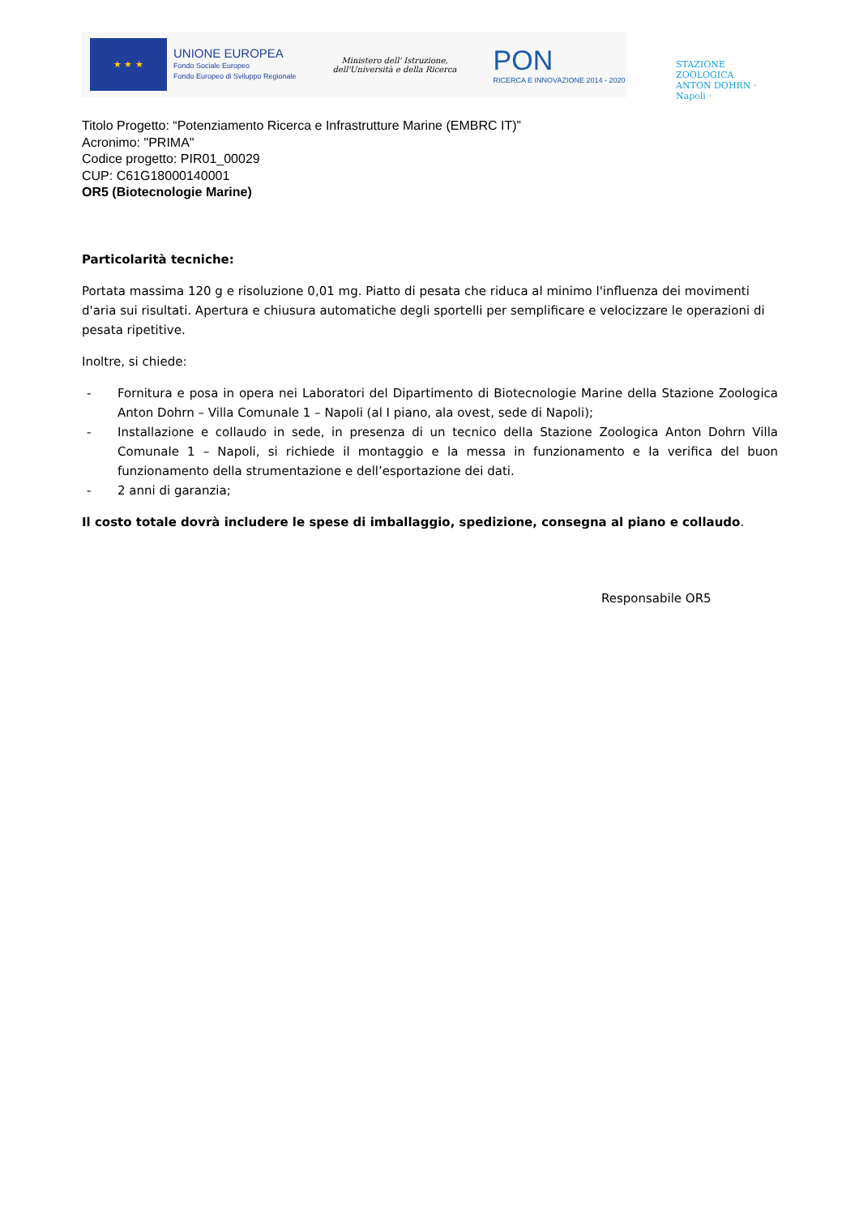★ ★ ★
UNIONE EUROPEA
Fondo Sociale Europeo
Fondo Europeo di Sviluppo Regionale
Ministero dell' Istruzione,
dell'Università e della Ricerca
PON
RICERCA E INNOVAZIONE 2014 - 2020
STAZIONE ZOOLOGICA ANTON DOHRN · Napoli ·
Titolo Progetto: “Potenziamento Ricerca e Infrastrutture Marine (EMBRC IT)”
Acronimo: "PRIMA"
Codice progetto: PIR01_00029
CUP: C61G18000140001
OR5 (Biotecnologie Marine)
Particolarità tecniche:
Portata massima 120 g e risoluzione 0,01 mg. Piatto di pesata che riduca al minimo l'influenza dei movimenti d'aria sui risultati. Apertura e chiusura automatiche degli sportelli per semplificare e velocizzare le operazioni di pesata ripetitive.
Inoltre, si chiede:
- Fornitura e posa in opera nei Laboratori del Dipartimento di Biotecnologie Marine della Stazione Zoologica Anton Dohrn – Villa Comunale 1 – Napoli (al I piano, ala ovest, sede di Napoli);
- Installazione e collaudo in sede, in presenza di un tecnico della Stazione Zoologica Anton Dohrn Villa Comunale 1 – Napoli, si richiede il montaggio e la messa in funzionamento e la verifica del buon funzionamento della strumentazione e dell’esportazione dei dati.
- 2 anni di garanzia;
Il costo totale dovrà includere le spese di imballaggio, spedizione, consegna al piano e collaudo.
Responsabile OR5